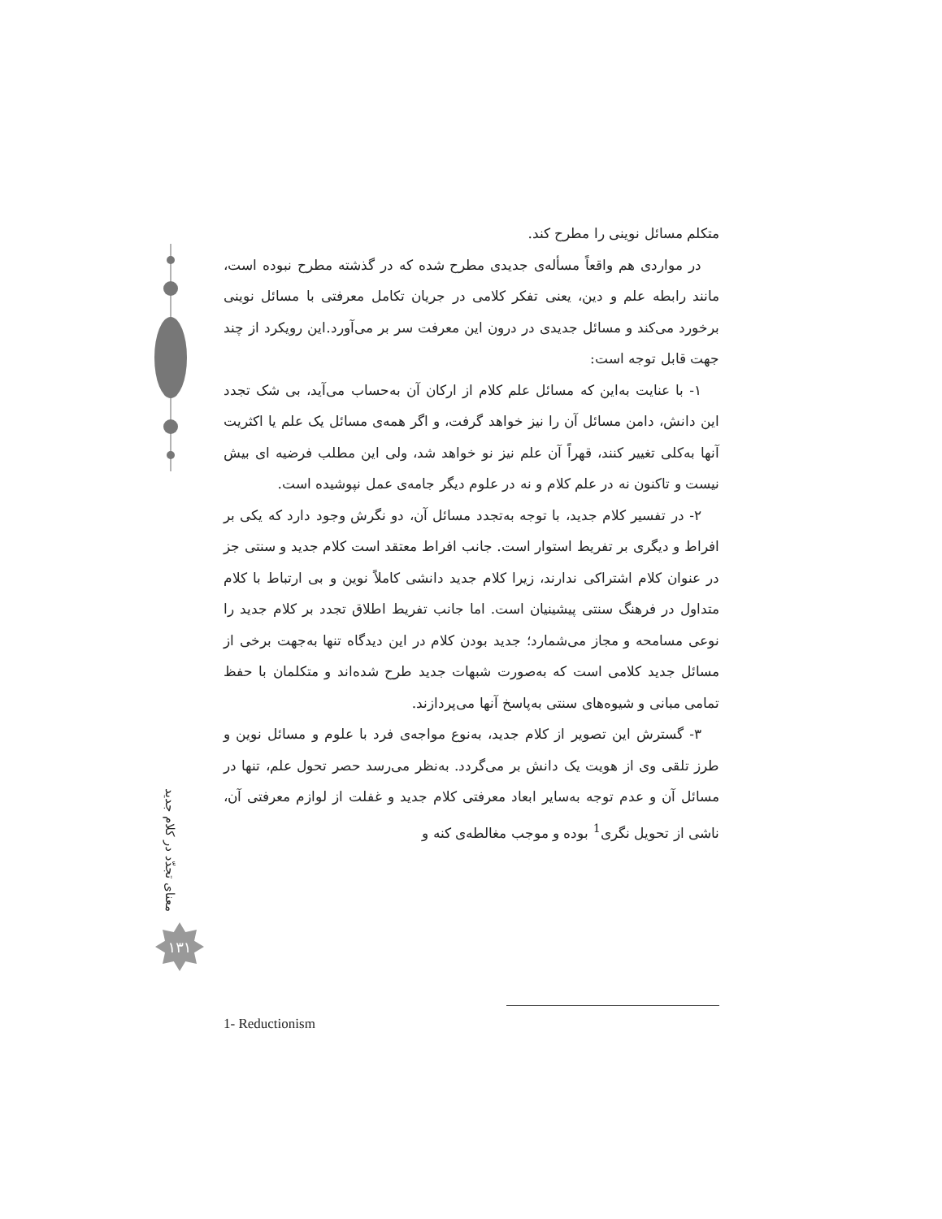متکلم مسائل نوینی را مطرح کند.
در مواردی هم واقعاً مسأله‌ی جدیدی مطرح شده که در گذشته مطرح نبوده است، مانند رابطه علم و دین، یعنی تفکر کلامی در جریان تکامل معرفتی با مسائل نوینی برخورد می‌کند و مسائل جدیدی در درون این معرفت سر بر می‌آورد.این رویکرد از چند جهت قابل توجه است:
۱- با عنایت به‌این که مسائل علم کلام از ارکان آن به‌حساب می‌آید، بی شک تجدد این دانش، دامن مسائل آن را نیز خواهد گرفت، و اگر همه‌ی مسائل یک علم یا اکثریت آنها به‌کلی تغییر کنند، قهراً آن علم نیز نو خواهد شد، ولی این مطلب فرضیه ای بیش نیست و تاکنون نه در علم کلام و نه در علوم دیگر جامه‌ی عمل نپوشیده است.
۲- در تفسیر کلام جدید، با توجه به‌تجدد مسائل آن، دو نگرش وجود دارد که یکی بر افراط و دیگری بر تفریط استوار است. جانب افراط معتقد است کلام جدید و سنتی جز در عنوان کلام اشتراکی ندارند، زیرا کلام جدید دانشی کاملاً نوین و بی ارتباط با کلام متداول در فرهنگ سنتی پیشینیان است. اما جانب تفریط اطلاق تجدد بر کلام جدید را نوعی مسامحه و مجاز می‌شمارد؛ جدید بودن کلام در این دیدگاه تنها به‌جهت برخی از مسائل جدید کلامی است که به‌صورت شبهات جدید طرح شده‌اند و متکلمان با حفظ تمامی مبانی و شیوه‌های سنتی به‌پاسخ آنها می‌پردازند.
۳- گسترش این تصویر از کلام جدید، به‌نوع مواجه‌ی فرد با علوم و مسائل نوین و طرز تلقی وی از هویت یک دانش بر می‌گردد. به‌نظر می‌رسد حصر تحول علم، تنها در مسائل آن و عدم توجه به‌سایر ابعاد معرفتی کلام جدید و غفلت از لوازم معرفتی آن، ناشی از تحویل نگری<sup>1</sup> بوده و موجب مغالطه‌ی کنه و
معنای تجدّد در کلام جدید
۱۳۱
1- Reductionism